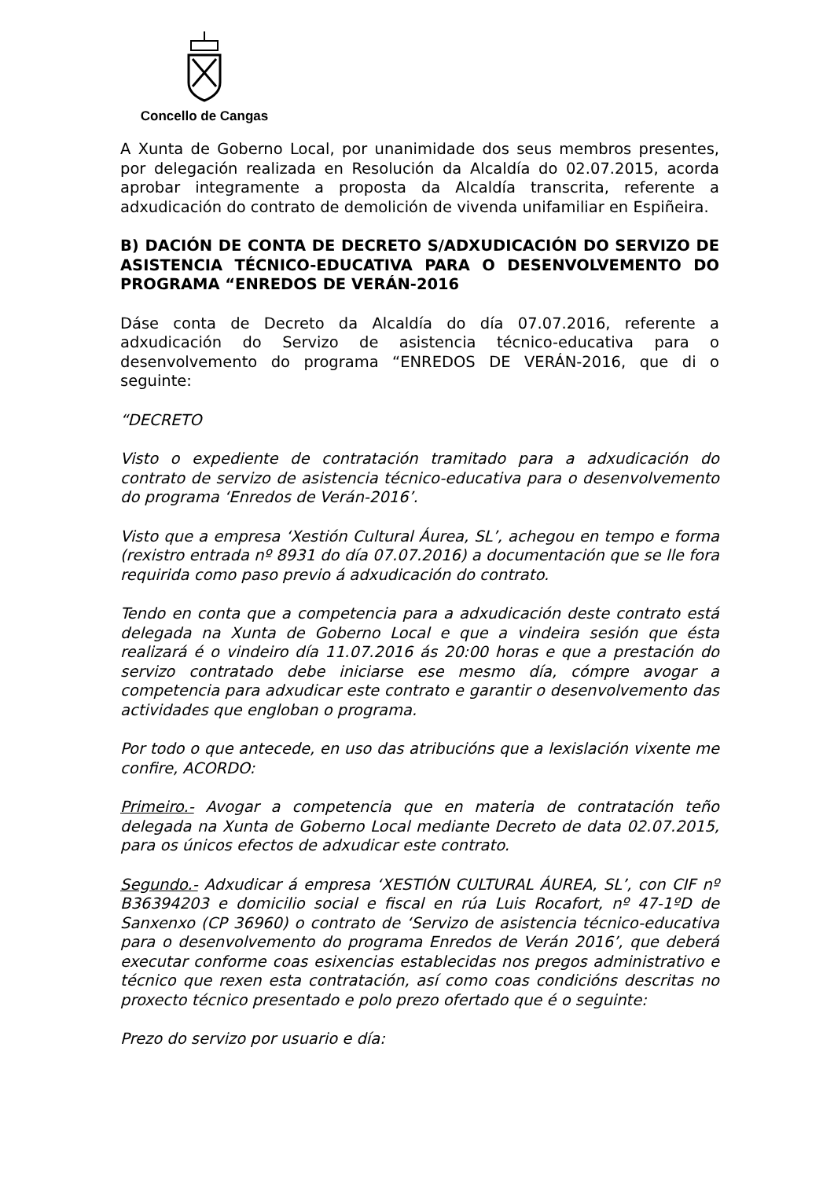Concello de Cangas
A Xunta de Goberno Local, por unanimidade dos seus membros presentes, por delegación realizada en Resolución da Alcaldía do 02.07.2015, acorda aprobar integramente a proposta da Alcaldía transcrita, referente a adxudicación do contrato de demolición de vivenda unifamiliar en Espiñeira.
B) DACIÓN DE CONTA DE DECRETO S/ADXUDICACIÓN DO SERVIZO DE ASISTENCIA TÉCNICO-EDUCATIVA PARA O DESENVOLVEMENTO DO PROGRAMA “ENREDOS DE VERÁN-2016
Dáse conta de Decreto da Alcaldía do día 07.07.2016, referente a adxudicación do Servizo de asistencia técnico-educativa para o desenvolvemento do programa “ENREDOS DE VERÁN-2016, que di o seguinte:
“DECRETO
Visto o expediente de contratación tramitado para a adxudicación do contrato de servizo de asistencia técnico-educativa para o desenvolvemento do programa ‘Enredos de Verán-2016’.
Visto que a empresa ‘Xestión Cultural Áurea, SL’, achegou en tempo e forma (rexistro entrada nº 8931 do día 07.07.2016) a documentación que se lle fora requirida como paso previo á adxudicación do contrato.
Tendo en conta que a competencia para a adxudicación deste contrato está delegada na Xunta de Goberno Local e que a vindeira sesión que ésta realizará é o vindeiro día 11.07.2016 ás 20:00 horas e que a prestación do servizo contratado debe iniciarse ese mesmo día, cómpre avogar a competencia para adxudicar este contrato e garantir o desenvolvemento das actividades que engloban o programa.
Por todo o que antecede, en uso das atribucións que a lexislación vixente me confire, ACORDO:
Primeiro.- Avogar a competencia que en materia de contratación teño delegada na Xunta de Goberno Local mediante Decreto de data 02.07.2015, para os únicos efectos de adxudicar este contrato.
Segundo.- Adxudicar á empresa ‘XESTIÓN CULTURAL ÁUREA, SL’, con CIF nº B36394203 e domicilio social e fiscal en rúa Luis Rocafort, nº 47-1ºD de Sanxenxo (CP 36960) o contrato de ‘Servizo de asistencia técnico-educativa para o desenvolvemento do programa Enredos de Verán 2016’, que deberá executar conforme coas esixencias establecidas nos pregos administrativo e técnico que rexen esta contratación, así como coas condicións descritas no proxecto técnico presentado e polo prezo ofertado que é o seguinte:
Prezo do servizo por usuario e día: